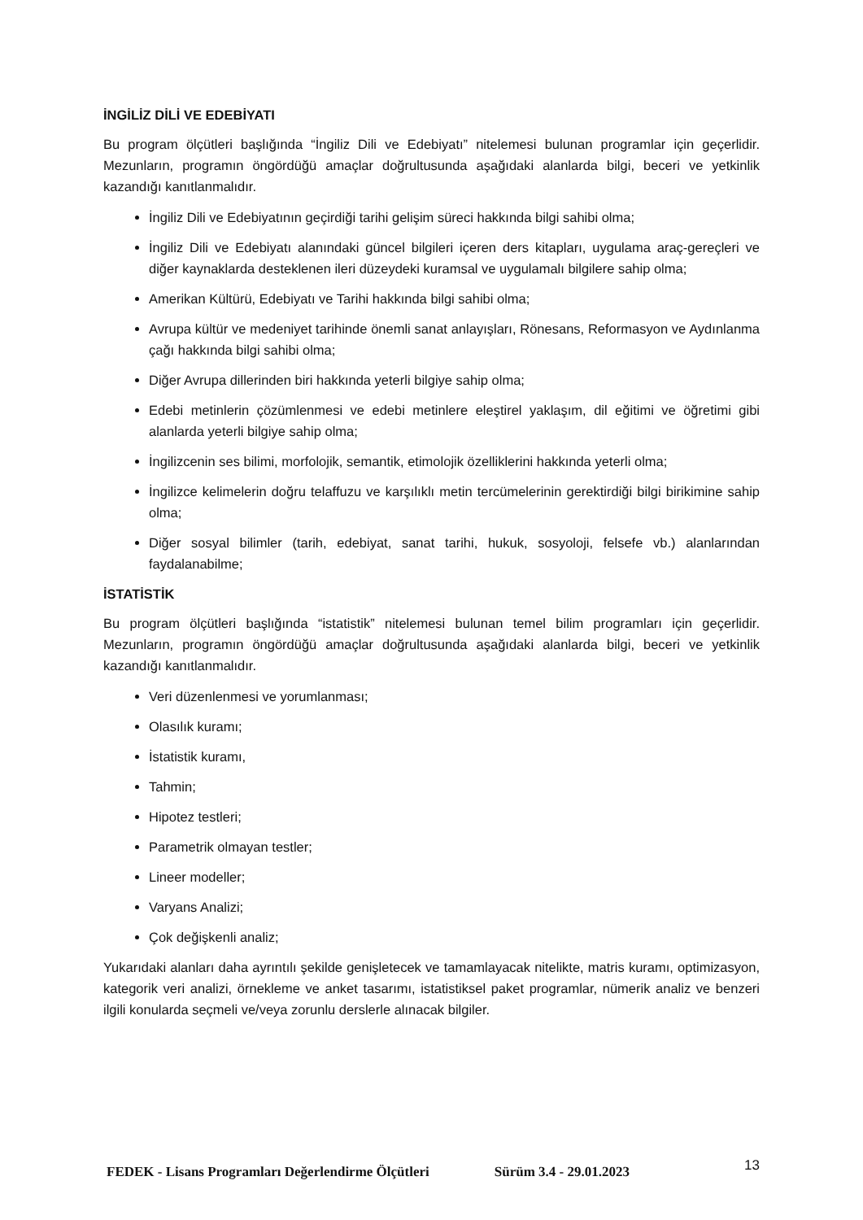İNGİLİZ DİLİ VE EDEBİYATI
Bu program ölçütleri başlığında “İngiliz Dili ve Edebiyatı” nitelemesi bulunan programlar için geçerlidir. Mezunların, programın öngördüğü amaçlar doğrultusunda aşağıdaki alanlarda bilgi, beceri ve yetkinlik kazandığı kanıtlanmalıdır.
İngiliz Dili ve Edebiyatının geçirdiği tarihi gelişim süreci hakkında bilgi sahibi olma;
İngiliz Dili ve Edebiyatı alanındaki güncel bilgileri içeren ders kitapları, uygulama araç-gereçleri ve diğer kaynaklarda desteklenen ileri düzeydeki kuramsal ve uygulamalı bilgilere sahip olma;
Amerikan Kültürü, Edebiyatı ve Tarihi hakkında bilgi sahibi olma;
Avrupa kültür ve medeniyet tarihinde önemli sanat anlayışları, Rönesans, Reformasyon ve Aydınlanma çağı hakkında bilgi sahibi olma;
Diğer Avrupa dillerinden biri hakkında yeterli bilgiye sahip olma;
Edebi metinlerin çözümlenmesi ve edebi metinlere eleştirel yaklaşım, dil eğitimi ve öğretimi gibi alanlarda yeterli bilgiye sahip olma;
İngilizcenin ses bilimi, morfolojik, semantik, etimolojik özelliklerini hakkında yeterli olma;
İngilizce kelimelerin doğru telaffuzu ve karşılıklı metin tercümelerinin gerektirdiği bilgi birikimine sahip olma;
Diğer sosyal bilimler (tarih, edebiyat, sanat tarihi, hukuk, sosyoloji, felsefe vb.) alanlarından faydalanabilme;
İSTATİSTİK
Bu program ölçütleri başlığında “istatistik” nitelemesi bulunan temel bilim programları için geçerlidir. Mezunların, programın öngördüğü amaçlar doğrultusunda aşağıdaki alanlarda bilgi, beceri ve yetkinlik kazandığı kanıtlanmalıdır.
Veri düzenlenmesi ve yorumlanması;
Olasılık kuramı;
İstatistik kuramı,
Tahmin;
Hipotez testleri;
Parametrik olmayan testler;
Lineer modeller;
Varyans Analizi;
Çok değişkenli analiz;
Yukarıdaki alanları daha ayrıntılı şekilde genişletecek ve tamamlayacak nitelikte, matris kuramı, optimizasyon, kategorik veri analizi, örnekleme ve anket tasarımı, istatistiksel paket programlar, nümerik analiz ve benzeri ilgili konularda seçmeli ve/veya zorunlu derslerle alınacak bilgiler.
FEDEK - Lisans Programları Değerlendirme Ölçütleri Sürüm 3.4 - 29.01.2023 13